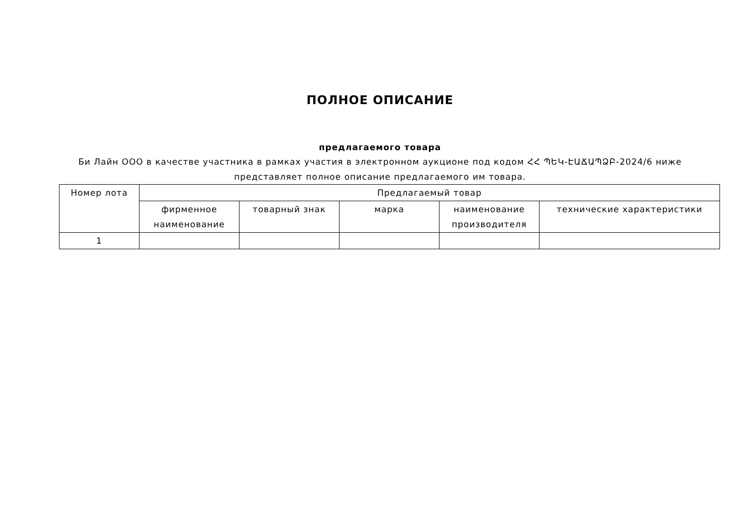ПОЛНОЕ ОПИСАНИЕ
предлагаемого товара
Би Лайн ООО в качестве участника в рамках участия в электронном аукционе под кодом ՀՀ ՊԵԿ-ԷԱՃԱՊՁԲ-2024/6 ниже представляет полное описание предлагаемого им товара.
| Номер лота | Предлагаемый товар | | | | |
| --- | --- | --- | --- | --- | --- |
| | фирменное наименование | товарный знак | марка | наименование производителя | технические характеристики |
| 1 | | | | | |